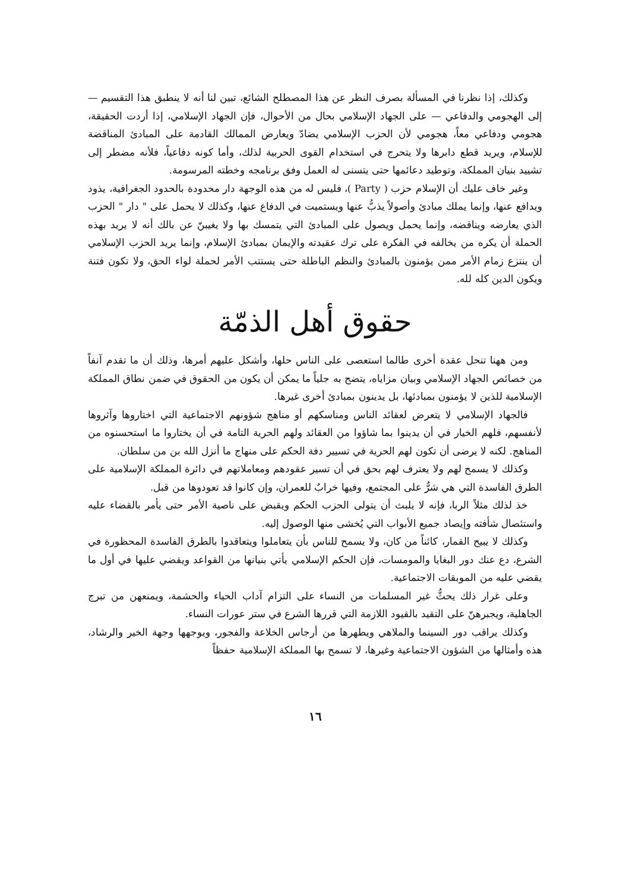وكذلك، إذا نظرنا في المسألة بصرف النظر عن هذا المصطلح الشائع، تبين لنا أنه لا ينطبق هذا التقسيم — إلى الهجومي والدفاعي — على الجهاد الإسلامي بحال من الأحوال، فإن الجهاد الإسلامي، إذا أردت الحقيقة، هجومي ودفاعي معاً، هجومي لأن الحزب الإسلامي يضادّ ويعارض الممالك القادمة على المبادئ المناقضة للإسلام، ويريد قطع دابرها ولا يتحرج في استخدام القوى الحربية لذلك، وأما كونه دفاعياً، فلأنه مضطر إلى تشييد بنيان المملكة، وتوطيد دعائمها حتى يتسنى له العمل وفق برنامجه وخطته المرسومة.
وغير خاف عليك أن الإسلام حزب ( Party )، فليس له من هذه الوجهة دار محدودة بالحدود الجغرافية، يذود ويدافع عنها، وإنما يملك مبادئ وأصولاً يذبُّ عنها ويستميت في الدفاع عنها، وكذلك لا يحمل على " دار " الحزب الذي يعارضه ويناقضه، وإنما يحمل ويصول على المبادئ التي يتمسك بها ولا يغيبنّ عن بالك أنه لا يريد بهذه الحملة أن يكره من يخالفه في الفكرة على ترك عقيدته والإيمان بمبادئ الإسلام، وإنما يريد الحزب الإسلامي أن ينتزع زمام الأمر ممن يؤمنون بالمبادئ والنظم الباطلة حتى يستتب الأمر لحملة لواء الحق، ولا تكون فتنة ويكون الدين كله لله.
حقوق أهل الذمّة
ومن ههنا تنحل عقدة أخرى طالما استعصى على الناس حلها، وأشكل عليهم أمرها، وذلك أن ما تقدم آنفاً من خصائص الجهاد الإسلامي وبيان مزاياه، يتضح به جلياً ما يمكن أن يكون من الحقوق في ضمن نطاق المملكة الإسلامية للذين لا يؤمنون بمبادئها، بل يدينون بمبادئ أخرى غيرها.
فالجهاد الإسلامي لا يتعرض لعقائد الناس ومناسكهم أو مناهج شؤونهم الاجتماعية التي اختاروها وآثروها لأنفسهم، فلهم الخيار في أن يدينوا بما شاؤوا من العقائد ولهم الحرية التامة في أن يختاروا ما استحسنوه من المناهج. لكنه لا يرضى أن تكون لهم الحرية في تسيير دفة الحكم على منهاج ما أنزل الله بن من سلطان.
وكذلك لا يسمح لهم ولا يعترف لهم بحق في أن تسير عقودهم ومعاملاتهم في دائرة المملكة الإسلامية على الطرق الفاسدة التي هي شرٌّ على المجتمع، وفيها خرابٌ للعمران، وإن كانوا قد تعودوها من قبل.
خذ لذلك مثلاً الربا، فإنه لا يلبث أن يتولى الحزب الحكم ويقبض على ناصية الأمر حتى يأمر بالقضاء عليه واستئصال شأفته وإيصاد جميع الأبواب التي يُخشى منها الوصول إليه.
وكذلك لا يبيح القمار، كائناً من كان، ولا يسمح للناس بأن يتعاملوا ويتعاقدوا بالطرق الفاسدة المحظورة في الشرع، دع عنك دور البغايا والمومسات، فإن الحكم الإسلامي يأتي بنيانها من القواعد ويقضي عليها في أول ما يقضي عليه من الموبقات الاجتماعية.
وعلى غرار ذلك يحثُّ غير المسلمات من النساء على التزام آداب الحياء والحشمة، ويمنعهن من تبرج الجاهلية، ويجبرهنّ على التقيد بالقيود اللازمة التي قررها الشرع في ستر عورات النساء.
وكذلك يراقب دور السينما والملاهي ويطهرها من أرجاس الخلاعة والفجور، ويوجهها وجهة الخير والرشاد، هذه وأمثالها من الشؤون الاجتماعية وغيرها، لا تسمح بها المملكة الإسلامية حفظاً
١٦